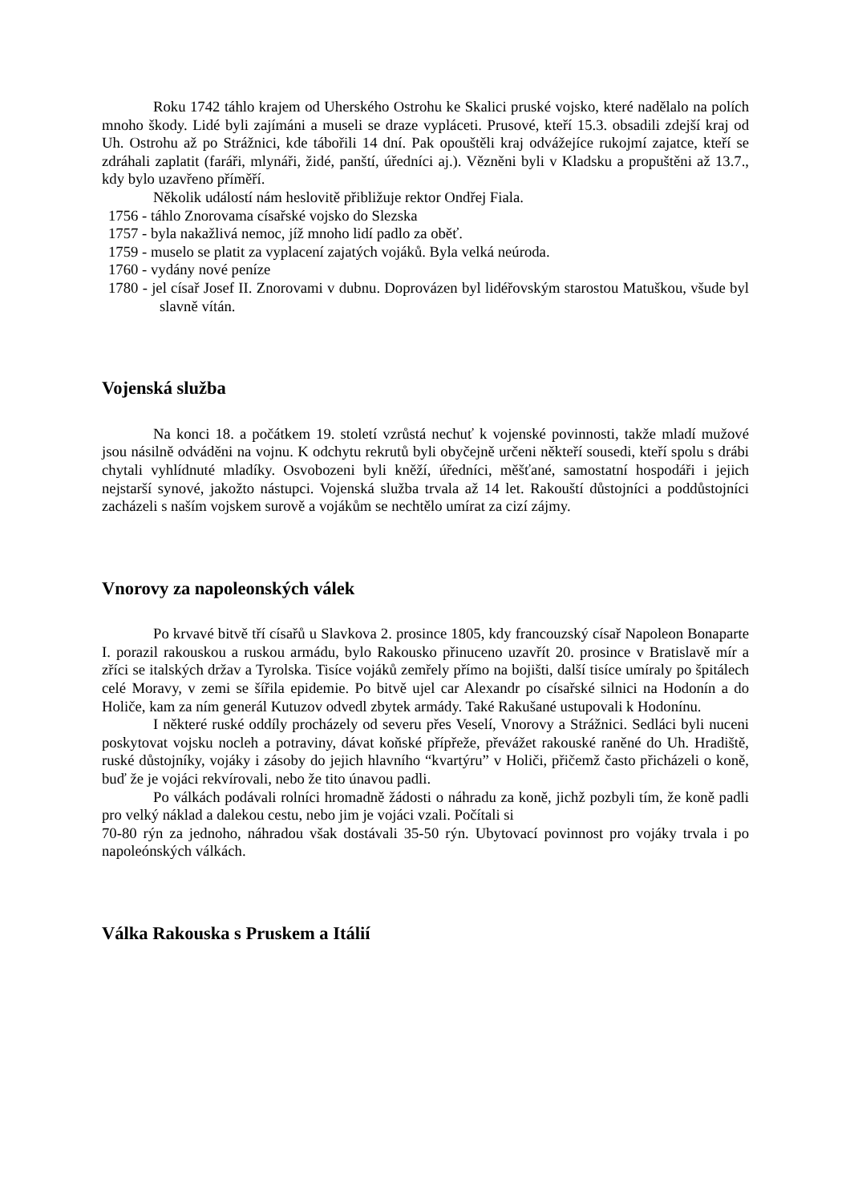Roku 1742 táhlo krajem od Uherského Ostrohu ke Skalici pruské vojsko, které nadělalo na polích mnoho škody. Lidé byli zajímáni a museli se draze vypláceti. Prusové, kteří 15.3. obsadili zdejší kraj od Uh. Ostrohu až po Strážnici, kde tábořili 14 dní. Pak opouštěli kraj odvážejíce rukojmí zajatce, kteří se zdráhali zaplatit (faráři, mlynáři, židé, panští, úředníci aj.). Vězněni byli v Kladsku a propuštěni až 13.7., kdy bylo uzavřeno příměří.
Několik událostí nám heslovitě přibližuje rektor Ondřej Fiala.
1756 - táhlo Znorovama císařské vojsko do Slezska
1757 - byla nakažlivá nemoc, jíž mnoho lidí padlo za oběť.
1759 - muselo se platit za vyplacení zajatých vojáků. Byla velká neúroda.
1760 - vydány nové peníze
1780 - jel císař Josef II. Znorovami v dubnu. Doprovázen byl lidéřovským starostou Matuškou, všude byl slavně vítán.
Vojenská služba
Na konci 18. a počátkem 19. století vzrůstá nechuť k vojenské povinnosti, takže mladí mužové jsou násilně odváděni na vojnu. K odchytu rekrutů byli obyčejně určeni někteří sousedi, kteří spolu s drábi chytali vyhlídnuté mladíky. Osvobozeni byli kněží, úředníci, měšťané, samostatní hospodáři i jejich nejstarší synové, jakožto nástupci. Vojenská služba trvala až 14 let. Rakouští důstojníci a poddůstojníci zacházeli s naším vojskem surově a vojákům se nechtělo umírat za cizí zájmy.
Vnorovy za napoleonských válek
Po krvavé bitvě tří císařů u Slavkova 2. prosince 1805, kdy francouzský císař Napoleon Bonaparte I. porazil rakouskou a ruskou armádu, bylo Rakousko přinuceno uzavřít 20. prosince v Bratislavě mír a zříci se italských držav a Tyrolska. Tisíce vojáků zemřely přímo na bojišti, další tisíce umíraly po špitálech celé Moravy, v zemi se šířila epidemie. Po bitvě ujel car Alexandr po císařské silnici na Hodonín a do Holiče, kam za ním generál Kutuzov odvedl zbytek armády. Také Rakušané ustupovali k Hodonínu.
I některé ruské oddíly procházely od severu přes Veselí, Vnorovy a Strážnici. Sedláci byli nuceni poskytovat vojsku nocleh a potraviny, dávat koňské přípřeže, převážet rakouské raněné do Uh. Hradiště, ruské důstojníky, vojáky i zásoby do jejich hlavního “kvartýru” v Holiči, přičemž často přicházeli o koně, buď že je vojáci rekvírovali, nebo že tito únavou padli.
Po válkách podávali rolníci hromadně žádosti o náhradu za koně, jichž pozbyli tím, že koně padli pro velký náklad a dalekou cestu, nebo jim je vojáci vzali. Počítali si
70-80 rýn za jednoho, náhradou však dostávali 35-50 rýn. Ubytovací povinnost pro vojáky trvala i po napoleónských válkách.
Válka Rakouska s Pruskem a Itálií